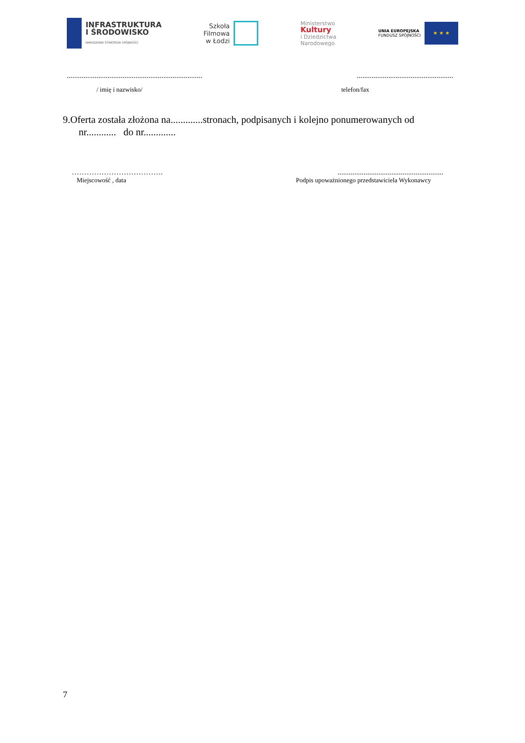INFRASTRUKTURA
I ŚRODOWISKO
NARODOWA STRATEGIA SPÓJNOŚCI
Szkoła
Filmowa
w Łodzi
Ministerstwo
Kultury
i Dziedzictwa
Narodowego
UNIA EUROPEJSKA
FUNDUSZ SPÓJNOŚCI
★ ★ ★
.............................................................................................................................
/ imię i nazwisko/ telefon/fax
9.Oferta została złożona na.............stronach, podpisanych i kolejno ponumerowanych od
nr............ do nr.............
………………………………..........................................................
Miejscowość , data Podpis upoważnionego przedstawiciela Wykonawcy
7